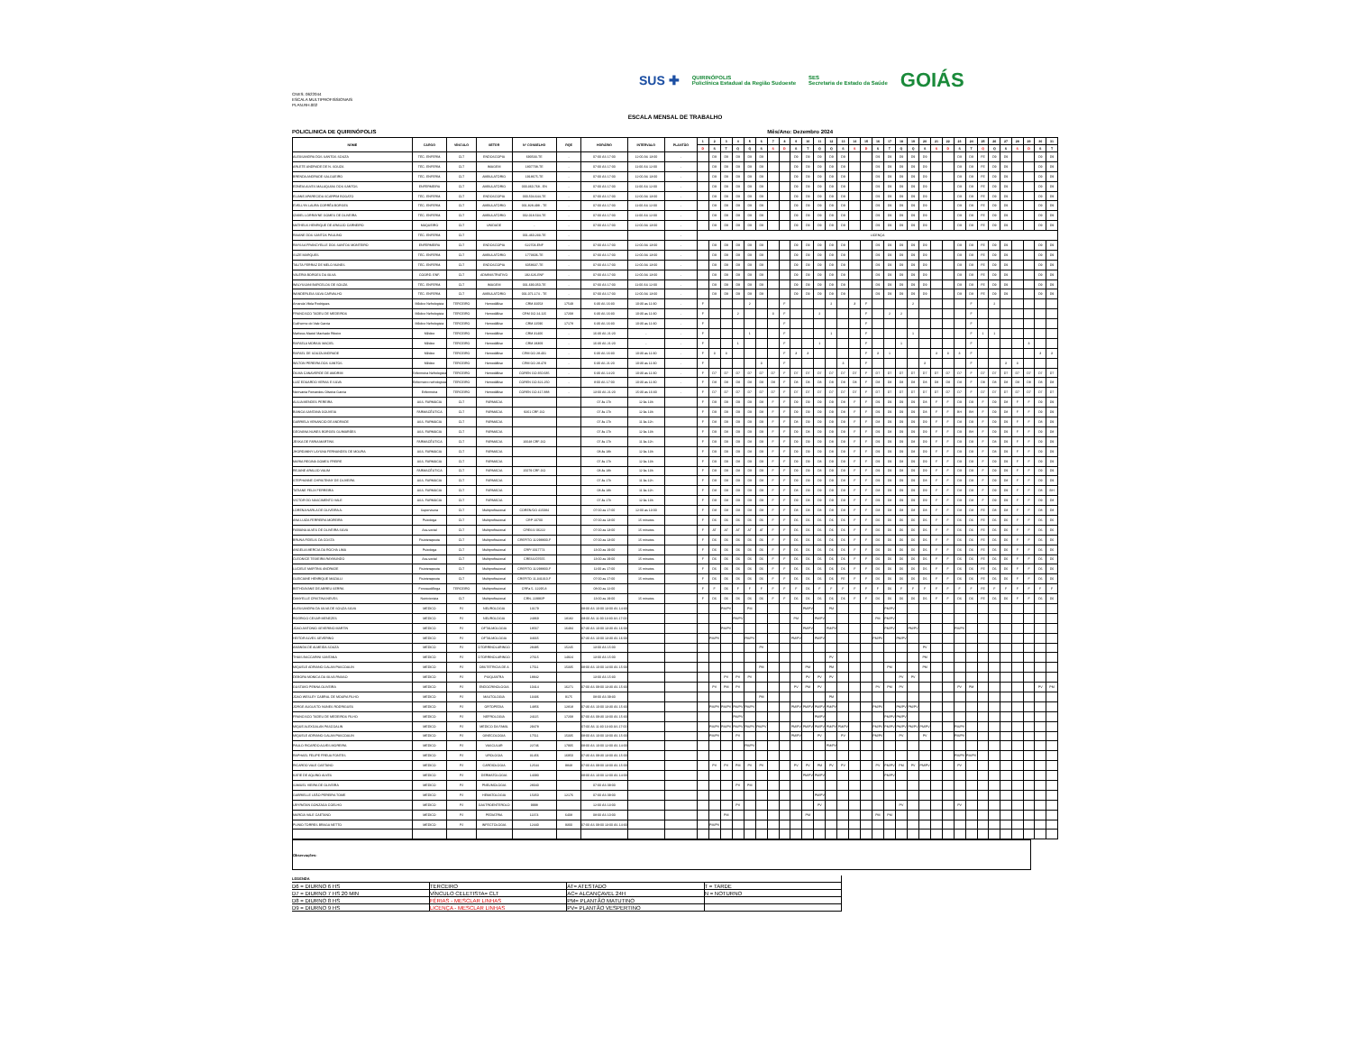SUS ✚ QUIRINÓPOLIS
Policlínica Estadual da Região Sudoeste SES
Secretaria de Estado da Saúde GOIÁS
CNES: 0622044
ESCALA MULTIPROFISSIONAIS
PLAN.RH.002
ESCALA MENSAL DE TRABALHO
POLICLINICA DE QUIRINÓPOLIS Mês/Ano: Dezembro 2024
| NOME | CARGO | VÍNCULO | SETOR | Nº CONSELHO | RQE | HORÁRIO | INTERVALO | PLANTÃO | 1 | 2 | 3 | 4 | 5 | 6 | 7 | 8 | 9 | 10 | 11 | 12 | 13 | 14 | 15 | 16 | 17 | 18 | 19 | 20 | 21 | 22 | 23 | 24 | 25 | 26 | 27 | 28 | 29 | 30 | 31 |
| --- | --- | --- | --- | --- | --- | --- | --- | --- | --- | --- | --- | --- | --- | --- | --- | --- | --- | --- | --- | --- | --- | --- | --- | --- | --- | --- | --- | --- | --- | --- | --- | --- | --- | --- | --- | --- | --- | --- | --- |
| | | | | | | | | | D | S | T | Q | Q | S | S | D | S | T | Q | Q | S | S | D | S | T | Q | Q | S | S | D | S | T | Q | Q | S | S | D | S | T |
| ALEXSANDRA DOS SANTOS SOUZA | TÉC. ENFERM. | CLT | ENDOSCOPIA | 690533-TE | - | 07:00 ÀS 17:00 | 12:00 ÀS 13:00 | - | | D9 | D9 | D9 | D9 | D9 | | | D9 | D9 | D9 | D9 | D9 | | | D9 | D9 | D9 | D9 | D9 | | | D9 | D9 | FE | D9 | D9 | | | D9 | D9 |
| ARLETE ANDRADE DE N. SOUZA | TÉC. ENFERM. | CLT | IMAGEM | 1807708-TE | - | 07:00 ÀS 17:00 | 11:00 ÀS 12:00 | - | | D9 | D9 | D9 | D9 | D9 | | | D9 | D9 | D9 | D9 | D9 | | | D9 | D9 | D9 | D9 | D9 | | | D9 | D9 | FE | D9 | D9 | | | D9 | D9 |
| BRENDA ANDRADE SALGUEIRO | TÉC. ENFERM. | CLT | AMBULATÓRIO | 1918675-TE | - | 07:00 ÀS 17:00 | 12:00 ÀS 13:00 | - | | D9 | D9 | D9 | D9 | D9 | | | D9 | D9 | D9 | D9 | D9 | | | D9 | D9 | D9 | D9 | D9 | | | D9 | D9 | FE | D9 | D9 | | | D9 | D9 |
| EDNÉIA ALVES MALAQUIAS DOS SANTOS | ENFERMEIRA | CLT | AMBULATÓRIO | 000.360.768 - EN | - | 07:00 ÀS 17:00 | 11:00 ÀS 12:00 | - | | D9 | D9 | D9 | D9 | D9 | | | D9 | D9 | D9 | D9 | D9 | | | D9 | D9 | D9 | D9 | D9 | | | D9 | D9 | FE | D9 | D9 | | | D9 | D9 |
| ELIANE APARECIDA SCARPIM BOGATO | TÉC. ENFERM. | CLT | ENDOSCOPIA | 000.504.644-TE | - | 07:00 ÀS 17:00 | 12:00 ÀS 13:00 | - | | D9 | D9 | D9 | D9 | D9 | | | D9 | D9 | D9 | D9 | D9 | | | D9 | D9 | D9 | D9 | D9 | | | D9 | D9 | FE | D9 | D9 | | | D9 | D9 |
| EVELLYN LAURA CORRÊA BORGES | TÉC. ENFERM. | CLT | AMBULATÓRIO | 001.828.498 - TE | - | 07:00 ÀS 17:00 | 11:00 ÀS 12:00 | - | | D9 | D9 | D9 | D9 | D9 | | | D9 | D9 | D9 | D9 | D9 | | | D9 | D9 | D9 | D9 | D9 | | | D9 | D9 | FE | D9 | D9 | | | D9 | D9 |
| IZABEL LORRAYNE GOMES DE OLIVEIRA | TÉC. ENFERM. | CLT | AMBULATÓRIO | 002.018.534-TE | - | 07:00 ÀS 17:00 | 11:00 ÀS 12:00 | - | | D9 | D9 | D9 | D9 | D9 | | | D9 | D9 | D9 | D9 | D9 | | | D9 | D9 | D9 | D9 | D9 | | | D9 | D9 | FE | D9 | D9 | | | D9 | D9 |
| MATHEUS HENRIQUE DE ARAÚJO CARNEIRO | MAQUEIRO | CLT | UNIDADE | - | - | 07:00 ÀS 17:00 | 12:00 ÀS 13:00 | - | | D9 | D9 | D9 | D9 | D9 | | | D9 | D9 | D9 | D9 | D9 | | | D9 | D9 | D9 | D9 | D9 | | | D9 | D9 | FE | D9 | D9 | | | D9 | D9 |
| RAIANE DOS SANTOS PAULINO | TÉC. ENFERM. | CLT | | 001.460.233-TE | - | | | - | LICENÇA | | | | | | | | | | | | | | | | | | | | | | | | | | | | | | |
| RAYSSA FRANCYELLE DOS SANTOS MONTEIRO | ENFERMEIRA | CLT | ENDOSCOPIA | 622703-ENF | - | 07:00 ÀS 17:00 | 12:00 ÀS 13:00 | - | | D9 | D9 | D9 | D9 | D9 | | | D9 | D9 | D9 | D9 | D9 | | | D9 | D9 | D9 | D9 | D9 | | | D9 | D9 | FE | D9 | D9 | | | D9 | D9 |
| SUZE MARQUES | TÉC. ENFERM. | CLT | AMBULATÓRIO | 1773606-TE | - | 07:00 ÀS 17:00 | 12:00 ÀS 13:00 | - | | D9 | D9 | D9 | D9 | D9 | | | D9 | D9 | D9 | D9 | D9 | | | D9 | D9 | D9 | D9 | D9 | | | D9 | D9 | FE | D9 | D9 | | | D9 | D9 |
| TALITA FERRAZ DE MELO NUNES | TÉC. ENFERM. | CLT | ENDOSCOPIA | 6058637-TE | - | 07:00 ÀS 17:00 | 12:00 ÀS 13:00 | - | | D9 | D9 | D9 | D9 | D9 | | | D9 | D9 | D9 | D9 | D9 | | | D9 | D9 | D9 | D9 | D9 | | | D9 | D9 | FE | D9 | D9 | | | D9 | D9 |
| VALÉRIA BORGES DA SILVA | COORD. ENF. | CLT | ADMINISTRATIVO | 192.626-ENF | - | 07:00 ÀS 17:00 | 12:00 ÀS 13:00 | - | | D9 | D9 | D9 | D9 | D9 | | | D9 | D9 | D9 | D9 | D9 | | | D9 | D9 | D9 | D9 | D9 | | | D9 | D9 | FE | D9 | D9 | | | D9 | D9 |
| WALYSSANI BARCELOS DE SOUZA | TÉC. ENFERM. | CLT | IMAGEM | 001.690.050-TE | - | 07:00 ÀS 17:00 | 11:00 ÀS 12:00 | - | | D9 | D9 | D9 | D9 | D9 | | | D9 | D9 | D9 | D9 | D9 | | | D9 | D9 | D9 | D9 | D9 | | | D9 | D9 | FE | D9 | D9 | | | D9 | D9 |
| WANDERLEIA SILVA CARVALHO | TÉC. ENFERM. | CLT | AMBULATÓRIO | 001.071.174 - TE | - | 07:00 ÀS 17:00 | 12:00 ÀS 13:00 | - | | D9 | D9 | D9 | D9 | D9 | | | D9 | D9 | D9 | D9 | D9 | | | D9 | D9 | D9 | D9 | D9 | | | D9 | D9 | FE | D9 | D9 | | | D9 | D9 |
| Amanda Vilela Rodrigues | Médico Nefrologista | TERCEIRO | Hemodiálise | CRM 32053 | 17549 | 6:30 AS 16:30 | 10:30 as 11:30 | - | F | | | | 2 | | | F | | | | 2 | | 3 | F | | | | 2 | | | | | F | | 2 | | | | | |
| FRANCISCO TADEU DE MEDEIROS | Médico Nefrologista | TERCEIRO | Hemodiálise | CRM GO 24.115 | 17208 | 6:30 AS 16:30 | 10:30 as 11:30 | - | F | | | 2 | | | 3 | F | | | 2 | | | | F | | 2 | 2 | | | | | | F | | | | | | | |
| Guilherme do Vale Garcia | Médico Nefrologista | TERCEIRO | Hemodiálise | CRM 22596 | 17178 | 6:30 AS 16:30 | 10:30 as 11:30 | - | F | | | | | | | F | | | | | | | F | | | | | | | | | F | | | | | | | |
| Matheus Maciel Machado Ribeiro | Médico | TERCEIRO | Hemodiálise | CRM 31406 | - | 16:30 AS 21:20 | - | - | F | | | | 1 | | | F | | | | 1 | | | F | | | | 1 | | | | | F | 1 | 1 | | | | | |
| RAFAELA MORAIS MACIEL | Médico | TERCEIRO | Hemodiálise | CRM 28369 | - | 16:30 AS 21:20 | - | - | F | | | 1 | | | | F | | | 1 | | | | F | | | 1 | | | | | | F | | | | | 3 | | |
| RAFAEL DE SOUZA ANDRADE | Médico | TERCEIRO | Hemodiálise | CRM GO 28.401 | - | 6:30 AS 16:30 | 10:30 as 11:30 | - | F | 3 | 3 | | | | | F | 3 | 3 | | | | | F | 3 | 1 | | | | 3 | 3 | 3 | F | | | | | | 3 | 3 |
| WILTON PEREIRA DOS SANTOS | Médico | TERCEIRO | Hemodiálise | CRM GO 28.478 | - | 6:30 AS 21:20 | 10:30 as 11:30 | - | F | | | | | 3 | | F | | | | | 3 | | F | | | | | 3 | | | | F | | | 3 | 3 | | | |
| DILMA CANAVERDE DE AMORIM | Enfermeira Nefrologista | TERCEIRO | Hemodiálise | COREN GO 350.685 | - | 6:30 AS 14:20 | 10:30 as 11:30 | - | F | D7 | D7 | D7 | D7 | D7 | D7 | F | D7 | D7 | D7 | D7 | D7 | D7 | F | D7 | D7 | D7 | D7 | D7 | D7 | D7 | D7 | F | D7 | D7 | D7 | D7 | D7 | D7 | D7 |
| LUIZ EDUARDO VERAS E SILVA | Enfermeiro nefrologista | TERCEIRO | Hemodiálise | COREN GO 321.250 | - | 8:00 AS 17:00 | 10:30 as 11:30 | - | F | D8 | D8 | D8 | D8 | D8 | D8 | F | D8 | D8 | D8 | D8 | D8 | D8 | F | D8 | D8 | D8 | D8 | D8 | D8 | D8 | D8 | F | D8 | D8 | D8 | D8 | D8 | D8 | D8 |
| Neirivania Fernandes Oliveira Garcia | Enfermeira | TERCEIRO | Hemodiálise | COREN GO 417.888 | - | 13:00 AS 21:20 | 15:30 as 16:30 | - | F | D7 | D7 | D7 | D7 | D7 | D7 | F | D7 | D7 | D7 | D7 | D7 | D7 | F | D7 | D7 | D7 | D7 | D7 | D7 | D7 | D7 | F | D7 | D7 | D7 | D7 | D7 | D7 | D7 |
| ALILIA MENDES PEREIRA | ASS. FARMÁCIA | CLT | FARMÁCIA | | | 07 às 17h | 12 às 13h | | F | D9 | D9 | D9 | D9 | D8 | F | F | D9 | D9 | D9 | D9 | D8 | F | F | D9 | D9 | D9 | D9 | D8 | F | F | D9 | D9 | F | D9 | D8 | F | F | D9 | D9 |
| BIANCA SANTANA GOUVEIA | FARMACÊUTICA | CLT | FARMÁCIA | 9261 CRF-GO | | 07 às 17h | 12 às 13h | | F | D9 | D9 | D9 | D9 | D8 | F | F | D9 | D9 | D9 | D9 | D8 | F | F | D9 | D9 | D9 | D9 | D8 | F | F | BH | BH | F | D9 | D8 | F | F | D9 | D9 |
| GABRIELA VENANCIO DE ANDRADE | ASS. FARMÁCIA | CLT | FARMÁCIA | | | 07 às 17h | 11 às 12h | | F | D8 | D9 | D9 | D9 | D9 | F | F | D8 | D9 | D9 | D9 | D9 | F | F | D8 | D9 | D9 | D9 | D9 | F | F | D8 | D9 | F | D9 | D9 | F | F | D8 | D9 |
| GEOVANA NUNES BORGES GUIMARÃES | ASS. FARMÁCIA | CLT | FARMÁCIA | | | 07 às 17h | 12 às 13h | | F | D9 | D8 | D9 | D9 | D9 | F | F | D9 | D8 | D9 | D9 | D9 | F | F | D9 | D8 | D9 | D9 | D9 | F | F | D9 | BH | F | D9 | D9 | F | F | D9 | D8 |
| JESKA DE FARIA MARTINS | FARMACÊUTICA | CLT | FARMÁCIA | 16648 CRF-GO | | 07 às 17h | 11 às 12h | | F | D9 | D9 | D9 | D8 | D9 | F | F | D9 | D9 | D9 | D8 | D9 | F | F | D9 | D9 | D9 | D8 | D9 | F | F | D9 | D9 | F | D8 | D9 | F | F | D9 | D9 |
| JHORDANNY LAYSNA FERNANDES DE MOURA | ASS. FARMÁCIA | CLT | FARMÁCIA | | | 08 às 18h | 12 às 13h | | F | D9 | D9 | D9 | D8 | D9 | F | F | D9 | D9 | D9 | D8 | D9 | F | F | D9 | D9 | D9 | D8 | D9 | F | F | D9 | D9 | F | D8 | D9 | F | F | D9 | D9 |
| MARIA REGINA GOMES FREIRE | ASS. FARMÁCIA | CLT | FARMÁCIA | | | 07 às 17h | 12 às 13h | | F | D9 | D9 | D8 | D9 | D9 | F | F | D9 | D9 | D8 | D9 | D9 | F | F | D9 | D9 | D8 | D9 | D9 | F | F | D9 | D9 | F | D9 | D9 | F | F | D9 | D9 |
| REJANE ARAUJO VALIM | FARMACÊUTICA | CLT | FARMÁCIA | 15079 CRF-GO | | 08 às 18h | 12 às 13h | | F | D9 | D9 | D8 | D9 | D9 | F | F | D9 | D9 | D8 | D9 | D9 | F | F | D9 | D9 | D8 | D9 | D9 | F | F | D9 | D9 | F | D9 | D9 | F | F | D9 | D9 |
| STEPHANNE CHRISTINNY DE OLIVEIRA | ASS. FARMÁCIA | CLT | FARMÁCIA | | | 07 às 17h | 11 às 12h | | F | D9 | D9 | D9 | D9 | D8 | F | F | D9 | D9 | D9 | D9 | D8 | F | F | D9 | D9 | D9 | D9 | D8 | F | F | D9 | D9 | F | D9 | D8 | F | F | D9 | D9 |
| TATIANE FELIX FERREIRA | ASS. FARMÁCIA | CLT | FARMÁCIA | | | 08 às 18h | 11 às 12h | | F | D8 | D9 | D9 | D9 | D9 | F | F | D8 | D9 | D9 | D9 | D9 | F | F | D8 | D9 | D9 | D9 | D9 | F | F | D8 | D9 | F | D9 | D9 | F | F | D8 | BH |
| VICTOR DO NASCIMENTO VALE | ASS. FARMÁCIA | CLT | FARMÁCIA | | | 07 às 17h | 12 às 13h | | F | D9 | D8 | D9 | D9 | D9 | F | F | D9 | D8 | D9 | D9 | D9 | F | F | D9 | D8 | D9 | D9 | D9 | F | F | D9 | D8 | F | D9 | D9 | F | F | D9 | D8 |
| LORENA NARLA DE OLIVEIRA A. | Supervisora | CLT | Multiprofissional | COREN/GO 415084 | | 07:00 as 17:00 | 12:00 as 13:00 | | F | D8 | D8 | D8 | D8 | D8 | F | F | D8 | D8 | D8 | D8 | D8 | F | F | D8 | D8 | D8 | D8 | D8 | F | F | D8 | D8 | FE | D8 | D8 | F | F | D8 | D8 |
| ANA LUIZA FERREIRA MOREIRA | Psicologa | CLT | Multiprofissional | CRP 10700 | | 07:00 as 13:00 | 15 minutos | | F | D6 | D6 | D6 | D6 | D6 | F | F | D6 | D6 | D6 | D6 | D6 | F | F | D6 | D6 | D6 | D6 | D6 | F | F | D6 | D6 | FE | D6 | D6 | F | F | D6 | D6 |
| FABIANA ALVES DE OLIVEIRA SILVA | Ass.social | CLT | Multiprofissional | CRESS/ 06222 | | 07:00 as 13:00 | 15 minutos | | F | AT | AT | AT | AT | AT | F | F | D6 | D6 | D6 | D6 | D6 | F | F | D6 | D6 | D6 | D6 | D6 | F | F | D6 | D6 | FE | D6 | D6 | F | F | D6 | D6 |
| BRUNA FIDELIS DA COSTA | Fisioterapeuta | CLT | Multiprofissional | CREFITO 11/298800-F | | 07:00 as 13:00 | 15 minutos | | F | D6 | D6 | D6 | D6 | D6 | F | F | D6 | D6 | D6 | D6 | D6 | F | F | D6 | D6 | D6 | D6 | D6 | F | F | D6 | D6 | FE | D6 | D6 | F | F | D6 | D6 |
| ANGELIA MERCIA DA ROCHA LIMA | Psicologa | CLT | Multiprofissional | CRP/ 1917774 | | 13:00 as 19:00 | 15 minutos | | F | D6 | D6 | D6 | D6 | D6 | F | F | D6 | D6 | D6 | D6 | D6 | F | F | D6 | D6 | D6 | D6 | D6 | F | F | D6 | D6 | FE | D6 | D6 | F | F | D6 | D6 |
| CLEONICE TEIXEIRA RAYMUNDO | Ass.social | CLT | Multiprofissional | CRESS/07655 | | 13:00 as 19:00 | 15 minutos | | F | D6 | D6 | D6 | D6 | D6 | F | F | D6 | D6 | D6 | D6 | D6 | F | F | D6 | D6 | D6 | D6 | D6 | F | F | D6 | D6 | FE | D6 | D6 | F | F | D6 | D6 |
| LUCIELE MARTINS ANDRADE | Fisioterapeuta | CLT | Multiprofissional | CREFITO 11/298800-F | | 11:00 as 17:00 | 15 minutos | | F | D6 | D6 | D6 | D6 | D6 | F | F | D6 | D6 | D6 | D6 | D6 | F | F | D6 | D6 | D6 | D6 | D6 | F | F | D6 | D6 | FE | D6 | D6 | F | F | D6 | D6 |
| GLEICIANE HENRIQUE MAZALLI | Fisioterapeuta | CLT | Multiprofissional | CREFITO 11-341310-F | | 07:00 as 17:00 | 15 minutos | | F | D6 | D6 | D6 | D6 | D6 | F | F | D6 | D6 | D6 | D6 | FE | F | F | D6 | D6 | D6 | D6 | D6 | F | F | D6 | D6 | FE | D6 | D6 | F | F | D6 | D6 |
| BETHDAYANE DE ABREU SERRA | Fonoaudióloga | TERCEIRO | Multiprofissional | CRFa 5- 12295-8 | | 08:00 as 12:00 | | | F | F | D6 | F | F | F | F | F | F | D6 | F | F | F | F | F | F | D6 | F | F | F | F | F | F | F | FE | F | F | F | F | F | F |
| DANYELLE CRISTINA NEVES | Nutricionista | CLT | Multiprofissional | CRN- 22996/P | | 13:00 as 19:00 | 15 minutos | | F | D6 | D6 | D6 | D6 | D6 | F | F | D6 | D6 | D6 | D6 | D6 | F | F | D6 | D6 | D6 | D6 | D6 | F | F | D6 | D6 | FE | D6 | D6 | F | F | D6 | D6 |
| ALESSANDRA DA SILVA DE SOUZA SILVA | MÉDICO | PJ | NEUROLOGIA | 13179 | | 08:00 ÀS 10:00 13:00 ÀS 14:30 | | | | | PM/PV | | PM | | | | | PM/PV | | PM | | | | | PM/PV | | | | | | | | | | | | | | |
| RODRIGO CESAR MENEZES | MÉDICO | PJ | NEUROLOGIA | 24869 | 18182 | 08:00 ÀS 11:00 13:30 ÀS 17:00 | | | | | | PM/PV | | | | | PM | | PM/PV | | | | | PM | PM/PV | | | | | | | | | | | | | | |
| JOAO ANTONIO SEVERINO MARTIN | MÉDICO | PJ | OFTALMOLOGIA | 18567 | 16484 | 07:30 ÀS 10:00 13:30 ÀS 16:00 | | | | | PM/PV | | | | | | | PM/PV | | PM/PV | | | | | PM/PV | | PM/PV | | | | PM/PV | | | | | | | | |
| HEITOR ALVES SEVERINO | MÉDICO | PJ | OFTALMOLOGIA | 34665 | | 07:30 ÀS 10:00 13:30 ÀS 16:00 | | | | PM/PV | | | PM/PV | | | | PM/PV | | PM/PV | | | | | PM/PV | | PM/PV | | | | | | | | | | | | | |
| AMANDA DE ALMEIDA SOUZA | MÉDICO | PJ | OTORRINOLARINGO | 28485 | 15245 | 13:00 ÀS 15:00 | | | | | | | | PV | | | | | | | | | | | | | | PV | | | | | | | | | | | |
| THAIS BACCARINI SANTANA | MÉDICO | PJ | OTORRINOLARINGO | 27615 | 14924 | 13:00 ÀS 15:00 | | | | | | | | | | | | | | PV | | | | | | | | PM | | | | | | | | | | | |
| MIQUELE ADRIANO GALAN PASCOALIN | MÉDICO | PJ | OBSTETRICIA DE A | 17511 | 15335 | 08:00 ÀS 10:00 14:00 ÀS 15:00 | | | | | | | | PM | | | | PM | | PM | | | | | PM | | | PM | | | | | | | | | | | |
| DEBORA MONICA DA SILVA PAIXAO | MÉDICO | PJ | PSIQUIATRA | 18842 | | 13:00 ÀS 15:30 | | | | | PV | PV | PV | | | | | PV | PV | PV | | | | | | PV | PV | | | | | | | | | | | | |
| GUSTAVO PENNA OLIVEIRA | MÉDICO | PJ | ENDOCRINOLOGIA | 10414 | 16271 | 07:00 ÀS 09:00 13:30 ÀS 15:30 | | | | PV | PM | PV | | | | | PV | PM | PV | | | | | PV | PM | PV | | | | | PV | PM | | | | | | PV | PM |
| JOAO WESLEY CABRAL DE MOURA FILHO | MÉDICO | PJ | MASTOLOGIA | 13436 | 9175 | 08:00 ÀS 09:30 | | | | | | | | PM | | | | | | PM | | | | | | | | | | | | | | | | | | | |
| JORGE AUGUSTO NUNES RODRIGUES | MÉDICO | PJ | ORTOPEDIA | 14856 | 12818 | 07:30 ÀS 10:00 13:30 ÀS 15:30 | | | | PM/PV | PM/PV | PM/PV | PM/PV | | | | PM/PV | PM/PV | PM/PV | PM/PV | | | | PM/PV | | PM/PV | PM/PV | | | | | | | | | | | | |
| FRANCISCO TADEU DE MEDEIROS FILHO | MÉDICO | PJ | NEFROLOGIA | 24115 | 17208 | 07:00 ÀS 09:30 13:00 ÀS 15:30 | | | | | | PM/PV | | | | | | | PM/PV | | | | | | PM/PV | PM/PV | | | | | | | | | | | | | |
| MIQUE ALEXGALAN PASCOALIN | MÉDICO | PJ | MÉDICO DA FAMIL | 29478 | | 07:00 ÀS 11:30 13:30 ÀS 17:00 | | | | PM/PV | PM/PV | PM/PV | PM/PV | PM/PV | | | PM/PV | PM/PV | PM/PV | PM/PV | PM/PV | | | PM/PV | PM/PV | PM/PV | PM/PV | PM/PV | | | PM/PV | | | | | | | | |
| MIQUELE ADRIANO GALAN PASCOALIN | MÉDICO | PJ | GINECOLOGIA | 17511 | 15335 | 08:00 ÀS 10:00 13:00 ÀS 15:00 | | | | PM/PV | | PV | | | | | PM/PV | | PV | | PV | | | PM/PV | | PV | | PV | | | PM/PV | | | | | | | | |
| PAULO RICARDO ALVES MOREIRA | MÉDICO | PJ | VASCULAR | 22746 | 17905 | 08:00 ÀS 10:00 12:00 ÀS 14:00 | | | | | | | PM/PV | | | | | | | PM/PV | | | | | | | | | | | | | | | | | | | |
| RAPHAEL FELIPE FREUA FONTES | MÉDICO | PJ | UROLOGIA | 31456 | 16950 | 07:30 ÀS 09:30 13:00 ÀS 15:00 | | | | | | | | | | | | | | | | | | | | | | | | | PM/PV | PM/PV | | | | | | | |
| RICARDO VALE CAETANO | MÉDICO | PJ | CARDIOLOGIA | 12544 | 9848 | 07:00 ÀS 09:00 13:00 ÀS 15:00 | | | | PV | PV | PM | PV | PV | | | PV | PV | PM | PV | PV | | | PV | PM/PV | PM | PV | PM/PV | | | PV | | | | | | | | |
| KATIE DE AQUINO ALVES | MÉDICO | PJ | DERMATOLOGIA | 14090 | | 08:00 ÀS 10:00 12:00 ÀS 14:00 | | | | | | | | | | | | PM/PV | PM/PV | | | | | | PM/PV | | | | | | | | | | | | | | |
| SAMUEL VIEIRA DE OLIVEIRA | MÉDICO | PJ | PNEUMOLOGIA | 28040 | | 07:00 ÀS 09:00 | | | | | | PV | PM | | | | | | | | | | | | | | | | | | | | | | | | | | |
| GABRIELLE LEÃO PEREIRA TOME | MÉDICO | PJ | HEMATOLOGIA | 15350 | 12176 | 07:00 ÀS 09:00 | | | | | | | | | | | | | PM/PV | | | | | | | | | | | | | | | | | | | | |
| UBYRATAN GONZAGA COELHO | MÉDICO | PJ | GASTROENTEROLO | 9998 | | 12:00 ÀS 13:00 | | | | | | PV | | | | | | | PV | | | | | | | PV | | | | | PV | | | | | | | | |
| MARCIA VALE CAETANO | MÉDICO | PJ | PEDIATRIA | 11374 | 6408 | 08:00 ÀS 10:00 | | | | | PM | | | | | | | PM | | | | | | PM | PM | | | | | | | | | | | | | | |
| PLINIO TORRES BRAGA NETTO | MÉDICO | PJ | INFECTOLOGIA | 12440 | 9300 | 07:00 ÀS 09:00 13:00 ÀS 14:30 | | | | PM/PV | | | | | | | | | | | | | | | | | | | | | | | | | | | | | |
Observações:
| LEGENDA | | | |
| D6 = DIURNO 6 HS | TERCEIRO | AT= ATESTADO | T = TARDE |
| D7 = DIURNO 7 HS 20 MIN | VÍNCULO CELETISTA= CLT | AC= ALCANÇAVEL 24H | N = NOTURNO |
| D8 = DIURNO 8 HS | FÉRIAS - MESCLAR LINHAS | PM= PLANTÃO MATUTINO | |
| D9 = DIURNO 9 HS | LICENÇA - MESCLAR LINHAS | PV= PLANTÃO VESPERTINO | |